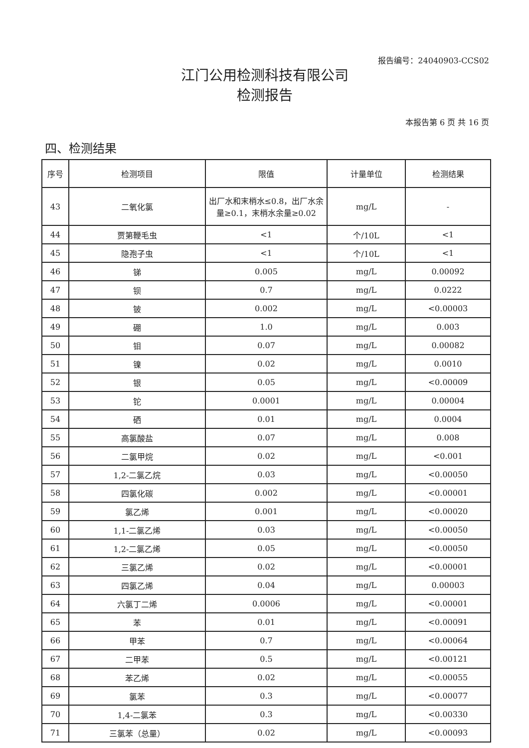报告编号：24040903-CCS02
江门公用检测科技有限公司
检测报告
本报告第 6 页 共 16 页
四、检测结果
| 序号 | 检测项目 | 限值 | 计量单位 | 检测结果 |
| --- | --- | --- | --- | --- |
| 43 | 二氧化氯 | 出厂水和末梢水≤0.8，出厂水余量≥0.1，末梢水余量≥0.02 | mg/L | - |
| 44 | 贾第鞭毛虫 | <1 | 个/10L | <1 |
| 45 | 隐孢子虫 | <1 | 个/10L | <1 |
| 46 | 锑 | 0.005 | mg/L | 0.00092 |
| 47 | 钡 | 0.7 | mg/L | 0.0222 |
| 48 | 铍 | 0.002 | mg/L | <0.00003 |
| 49 | 硼 | 1.0 | mg/L | 0.003 |
| 50 | 钼 | 0.07 | mg/L | 0.00082 |
| 51 | 镍 | 0.02 | mg/L | 0.0010 |
| 52 | 银 | 0.05 | mg/L | <0.00009 |
| 53 | 铊 | 0.0001 | mg/L | 0.00004 |
| 54 | 硒 | 0.01 | mg/L | 0.0004 |
| 55 | 高氯酸盐 | 0.07 | mg/L | 0.008 |
| 56 | 二氯甲烷 | 0.02 | mg/L | <0.001 |
| 57 | 1,2-二氯乙烷 | 0.03 | mg/L | <0.00050 |
| 58 | 四氯化碳 | 0.002 | mg/L | <0.00001 |
| 59 | 氯乙烯 | 0.001 | mg/L | <0.00020 |
| 60 | 1,1-二氯乙烯 | 0.03 | mg/L | <0.00050 |
| 61 | 1,2-二氯乙烯 | 0.05 | mg/L | <0.00050 |
| 62 | 三氯乙烯 | 0.02 | mg/L | <0.00001 |
| 63 | 四氯乙烯 | 0.04 | mg/L | 0.00003 |
| 64 | 六氯丁二烯 | 0.0006 | mg/L | <0.00001 |
| 65 | 苯 | 0.01 | mg/L | <0.00091 |
| 66 | 甲苯 | 0.7 | mg/L | <0.00064 |
| 67 | 二甲苯 | 0.5 | mg/L | <0.00121 |
| 68 | 苯乙烯 | 0.02 | mg/L | <0.00055 |
| 69 | 氯苯 | 0.3 | mg/L | <0.00077 |
| 70 | 1,4-二氯苯 | 0.3 | mg/L | <0.00330 |
| 71 | 三氯苯（总量） | 0.02 | mg/L | <0.00093 |